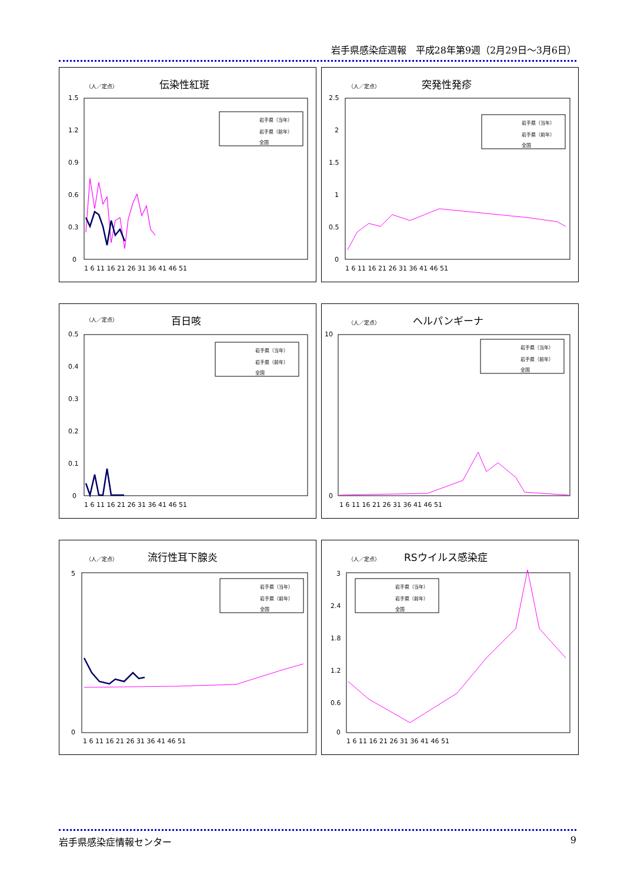岩手県感染症週報　平成28年第9週（2月29日～3月6日）
（人／定点）
伝染性紅斑
1.5
1.2
0.9
0.6
0.3
0
1 6 11 16 21 26 31 36 41 46 51
岩手県（当年）
岩手県（前年）
全国
（人／定点）
突発性発疹
2.5
2
1.5
1
0.5
0
1 6 11 16 21 26 31 36 41 46 51
岩手県（当年）
岩手県（前年）
全国
（人／定点）
百日咳
0.5
0.4
0.3
0.2
0.1
0
1 6 11 16 21 26 31 36 41 46 51
岩手県（当年）
岩手県（前年）
全国
（人／定点）
ヘルパンギーナ
10
0
1 6 11 16 21 26 31 36 41 46 51
岩手県（当年）
岩手県（前年）
全国
（人／定点）
流行性耳下腺炎
5
0
1 6 11 16 21 26 31 36 41 46 51
岩手県（当年）
岩手県（前年）
全国
（人／定点）
RSウイルス感染症
3
2.4
1.8
1.2
0.6
0
1 6 11 16 21 26 31 36 41 46 51
岩手県（当年）
岩手県（前年）
全国
岩手県感染症情報センター 9